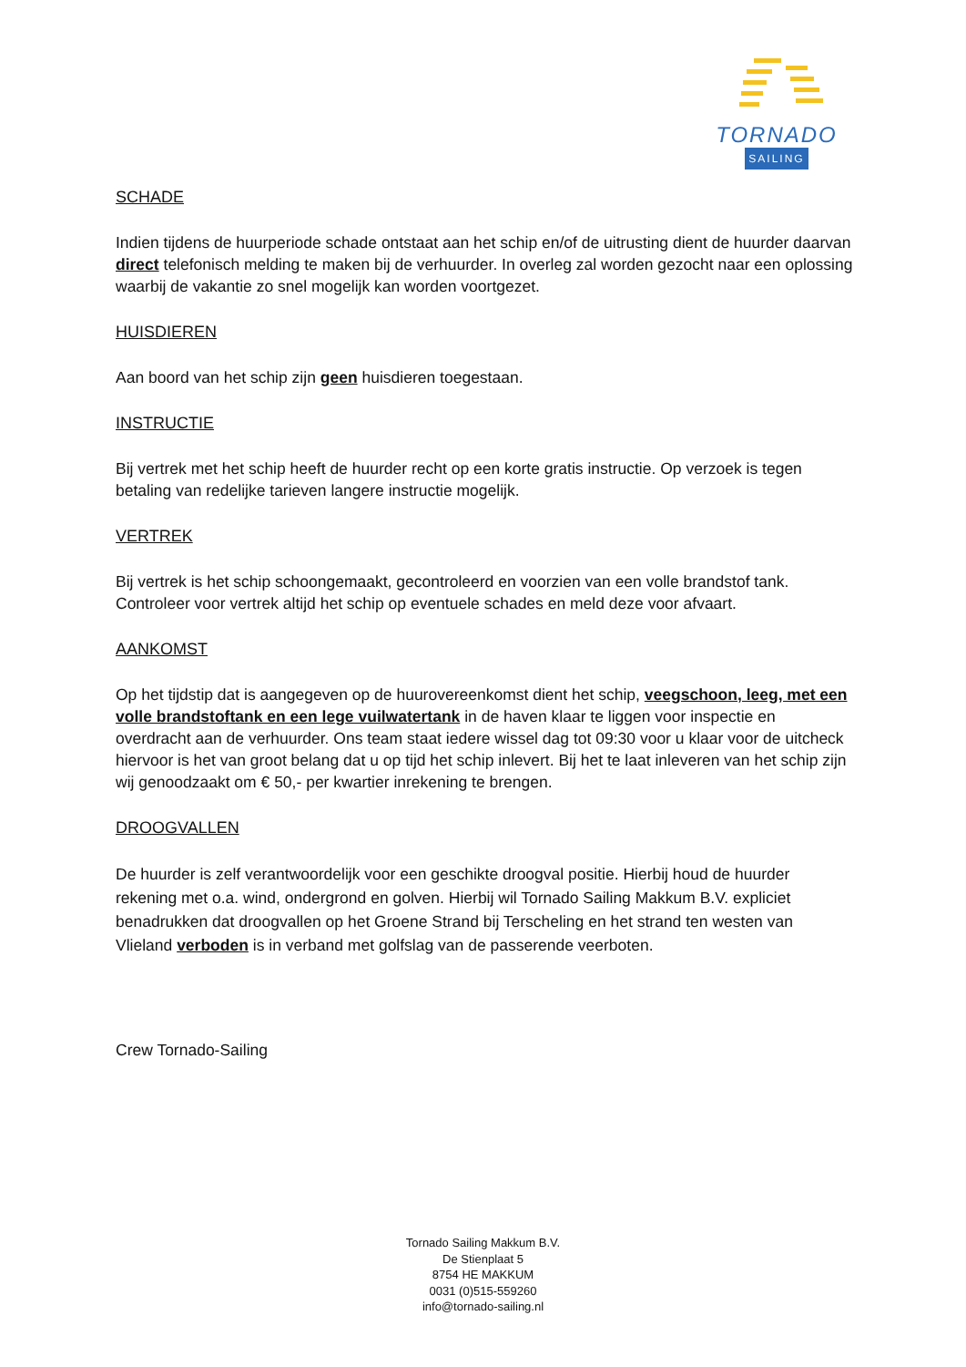TORNADO
SAILING
SCHADE
Indien tijdens de huurperiode schade ontstaat aan het schip en/of de uitrusting dient de huurder daarvan direct telefonisch melding te maken bij de verhuurder. In overleg zal worden gezocht naar een oplossing waarbij de vakantie zo snel mogelijk kan worden voortgezet.
HUISDIEREN
Aan boord van het schip zijn geen huisdieren toegestaan.
INSTRUCTIE
Bij vertrek met het schip heeft de huurder recht op een korte gratis instructie. Op verzoek is tegen betaling van redelijke tarieven langere instructie mogelijk.
VERTREK
Bij vertrek is het schip schoongemaakt, gecontroleerd en voorzien van een volle brandstof tank. Controleer voor vertrek altijd het schip op eventuele schades en meld deze voor afvaart.
AANKOMST
Op het tijdstip dat is aangegeven op de huurovereenkomst dient het schip, veegschoon, leeg, met een volle brandstoftank en een lege vuilwatertank in de haven klaar te liggen voor inspectie en overdracht aan de verhuurder. Ons team staat iedere wissel dag tot 09:30 voor u klaar voor de uitcheck hiervoor is het van groot belang dat u op tijd het schip inlevert. Bij het te laat inleveren van het schip zijn wij genoodzaakt om € 50,- per kwartier inrekening te brengen.
DROOGVALLEN
De huurder is zelf verantwoordelijk voor een geschikte droogval positie. Hierbij houd de huurder rekening met o.a. wind, ondergrond en golven. Hierbij wil Tornado Sailing Makkum B.V. expliciet benadrukken dat droogvallen op het Groene Strand bij Terscheling en het strand ten westen van Vlieland verboden is in verband met golfslag van de passerende veerboten.
Crew Tornado-Sailing
Tornado Sailing Makkum B.V.
De Stienplaat 5
8754 HE MAKKUM
0031 (0)515-559260
info@tornado-sailing.nl